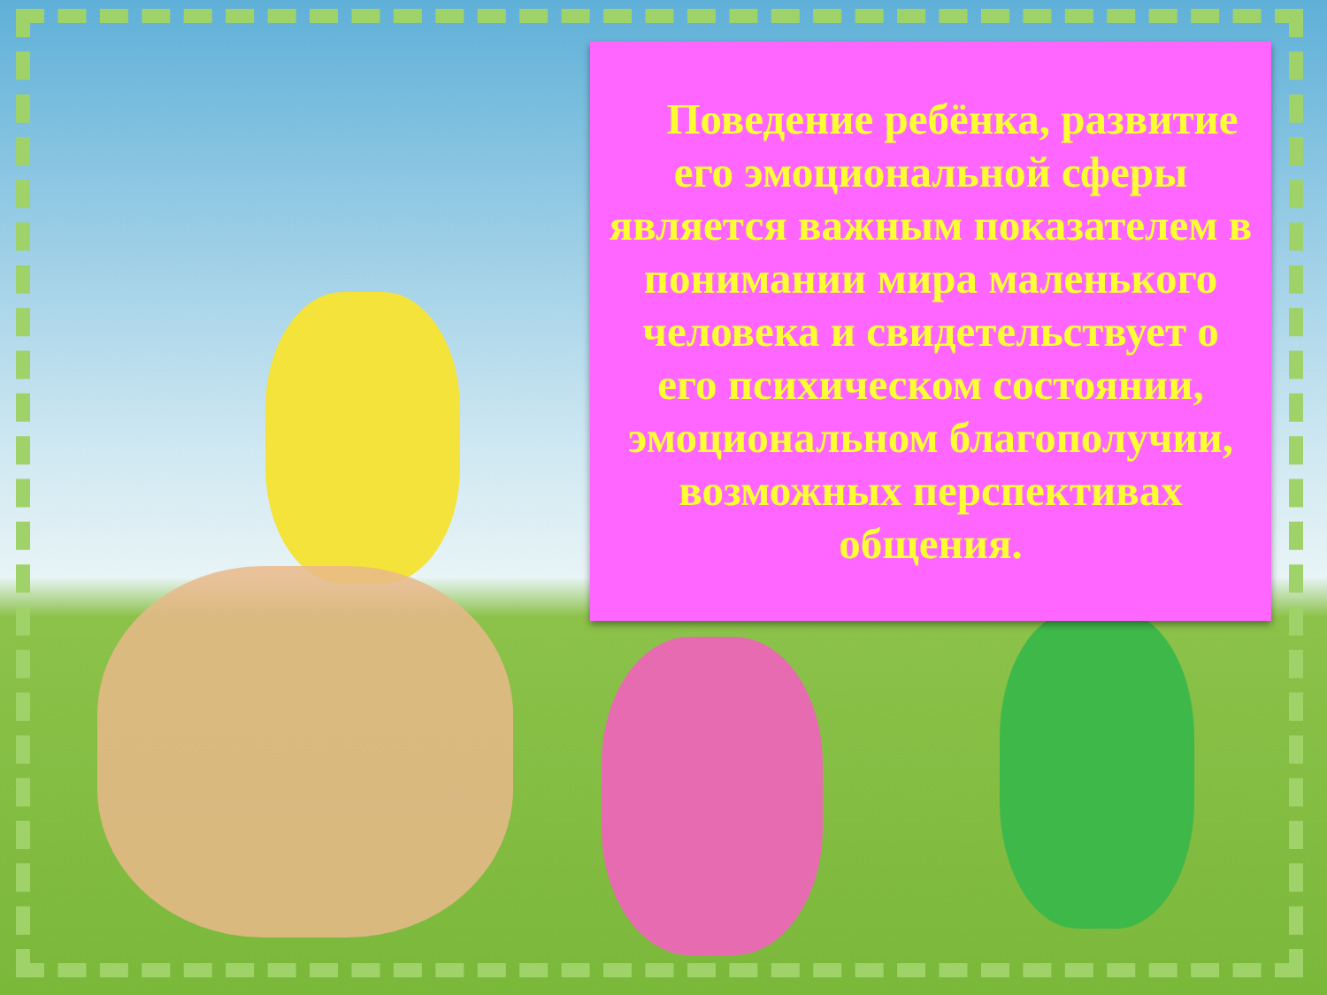Поведение ребёнка, развитие его эмоциональной сферы является важным показателем в понимании мира маленького человека и свидетельствует о его психическом состоянии, эмоциональном благополучии, возможных перспективах общения.